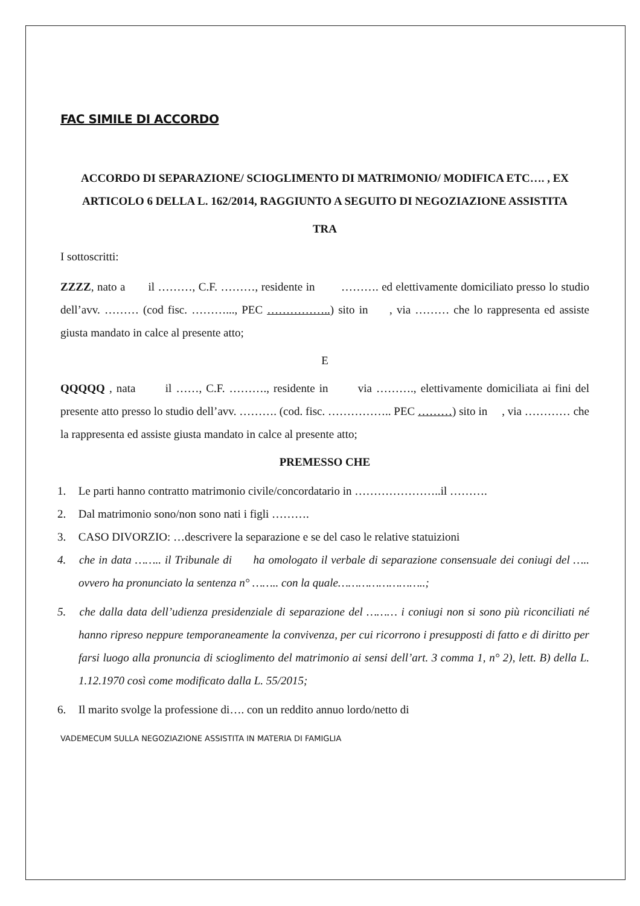FAC SIMILE DI ACCORDO
ACCORDO DI SEPARAZIONE/ SCIOGLIMENTO DI MATRIMONIO/ MODIFICA ETC…. , EX ARTICOLO 6 DELLA L. 162/2014, RAGGIUNTO A SEGUITO DI NEGOZIAZIONE ASSISTITA
TRA
I sottoscritti:
ZZZZ, nato a il ………, C.F. ………, residente in ………. ed elettivamente domiciliato presso lo studio dell’avv. ……… (cod fisc. ………..., PEC ……………..) sito in , via ……… che lo rappresenta ed assiste giusta mandato in calce al presente atto;
E
QQQQQ , nata il ……, C.F. ………., residente in via ………., elettivamente domiciliata ai fini del presente atto presso lo studio dell’avv. ………. (cod. fisc. …………….. PEC ………) sito in , via ………… che la rappresenta ed assiste giusta mandato in calce al presente atto;
PREMESSO CHE
1. Le parti hanno contratto matrimonio civile/concordatario in …………………..il ……….
2. Dal matrimonio sono/non sono nati i figli ……….
3. CASO DIVORZIO: …descrivere la separazione e se del caso le relative statuizioni
4. che in data …….. il Tribunale di ha omologato il verbale di separazione consensuale dei coniugi del ….. ovvero ha pronunciato la sentenza n° …….. con la quale……………………..;
5. che dalla data dell’udienza presidenziale di separazione del ……… i coniugi non si sono più riconciliati né hanno ripreso neppure temporaneamente la convivenza, per cui ricorrono i presupposti di fatto e di diritto per farsi luogo alla pronuncia di scioglimento del matrimonio ai sensi dell’art. 3 comma 1, n° 2), lett. B) della L. 1.12.1970 così come modificato dalla L. 55/2015;
6. Il marito svolge la professione di…. con un reddito annuo lordo/netto di
VADEMECUM SULLA NEGOZIAZIONE ASSISTITA IN MATERIA DI FAMIGLIA